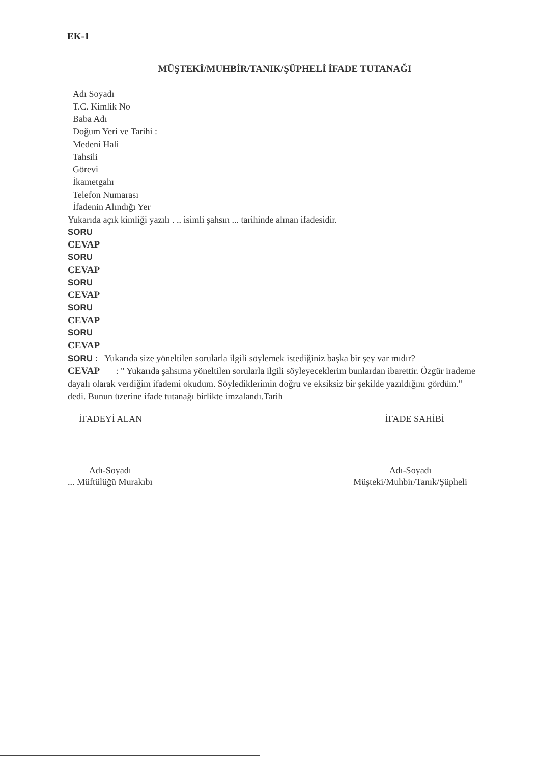EK-1
MÜŞTEKİ/MUHBİR/TANIK/ŞÜPHELİ İFADE TUTANAĞI
Adı Soyadı
T.C. Kimlik No
Baba Adı
Doğum Yeri ve Tarihi :
Medeni Hali
Tahsili
Görevi
İkametgahı
Telefon Numarası
İfadenin Alındığı Yer
Yukarıda açık kimliği yazılı . .. isimli şahsın ... tarihinde alınan ifadesidir.
SORU
CEVAP
SORU
CEVAP
SORU
CEVAP
SORU
CEVAP
SORU
CEVAP
SORU : Yukarıda size yöneltilen sorularla ilgili söylemek istediğiniz başka bir şey var mıdır?
CEVAP : " Yukarıda şahsıma yöneltilen sorularla ilgili söyleyeceklerim bunlardan ibarettir. Özgür irademe dayalı olarak verdiğim ifademi okudum. Söylediklerimin doğru ve eksiksiz bir şekilde yazıldığını gördüm." dedi. Bunun üzerine ifade tutanağı birlikte imzalandı.Tarih
İFADEYİ ALAN İFADE SAHİBİ
Adı-Soyadı
... Müftülüğü Murakıbı
Adı-Soyadı
Müşteki/Muhbir/Tanık/Şüpheli